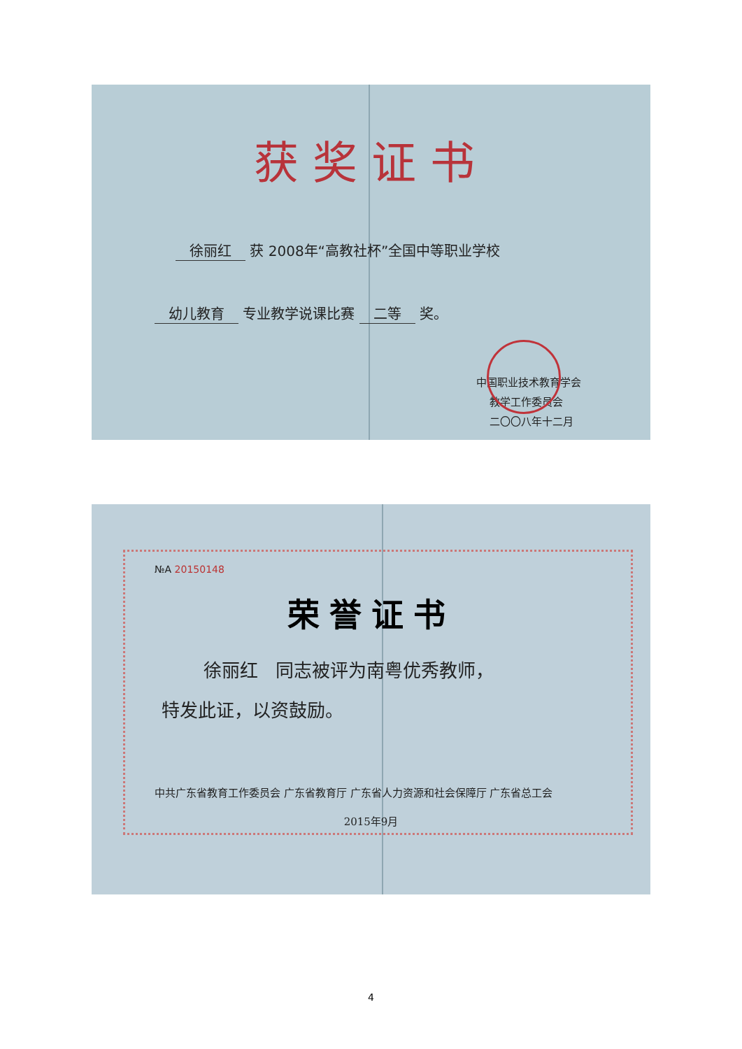获奖证书
徐丽红 获 2008年“高教社杯”全国中等职业学校
幼儿教育 专业教学说课比赛 二等 奖。
中国职业技术教育学会
教学工作委员会
二〇〇八年十二月
№A 20150148
荣誉证书
徐丽红 同志被评为南粤优秀教师，
特发此证，以资鼓励。
中共广东省教育工作委员会 广东省教育厅 广东省人力资源和社会保障厅 广东省总工会
2015年9月
4